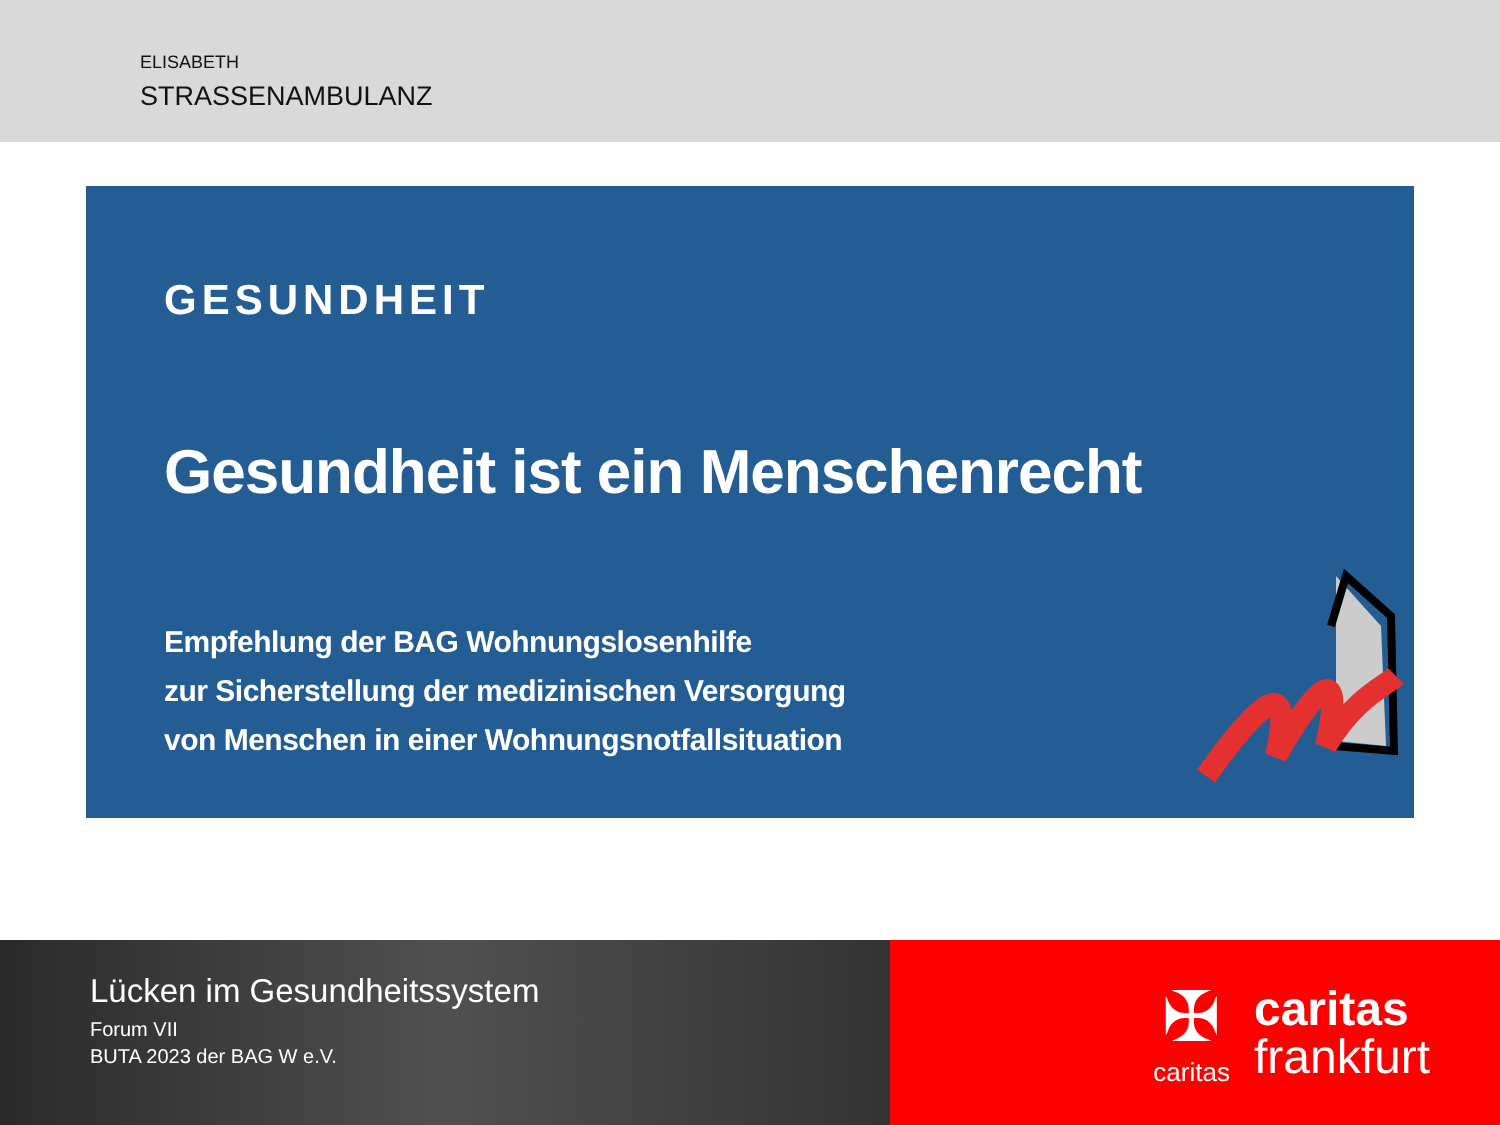ELISABETH
STRASSENAMBULANZ
GESUNDHEIT
Gesundheit ist ein Menschenrecht
Empfehlung der BAG Wohnungslosenhilfe
zur Sicherstellung der medizinischen Versorgung
von Menschen in einer Wohnungsnotfallsituation
Lücken im Gesundheitssystem
Forum VII
BUTA 2023 der BAG W e.V.
✠
caritas
caritas
frankfurt